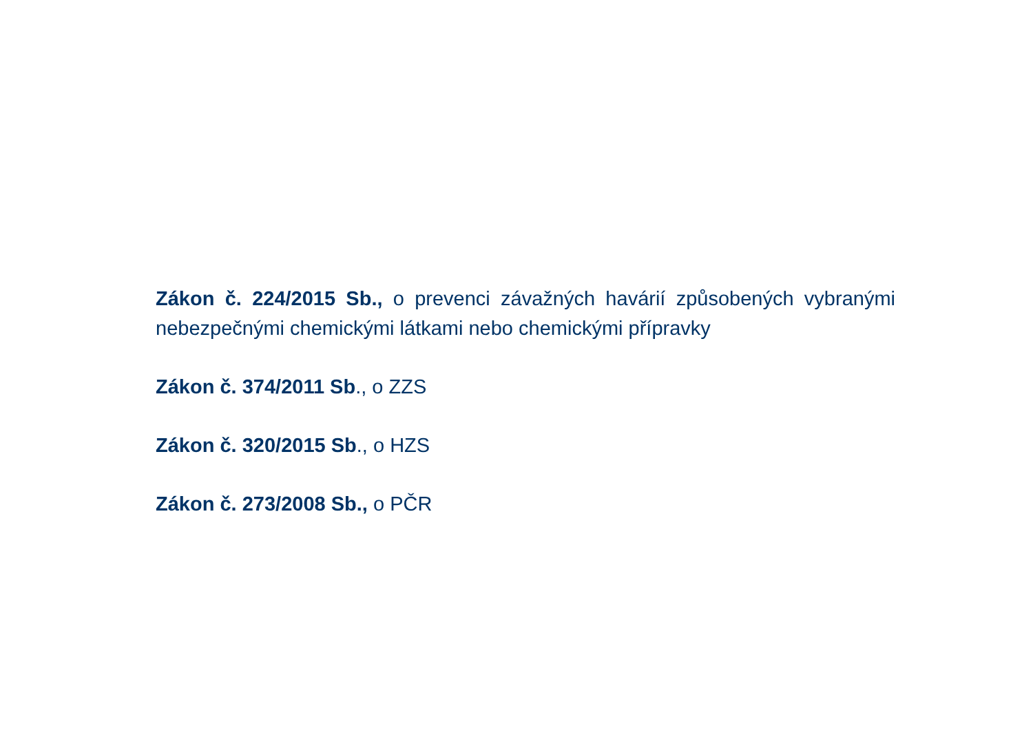Zákon č. 224/2015 Sb., o prevenci závažných havárií způsobených vybranými nebezpečnými chemickými látkami nebo chemickými přípravky
Zákon č. 374/2011 Sb., o ZZS
Zákon č. 320/2015 Sb., o HZS
Zákon č. 273/2008 Sb., o PČR